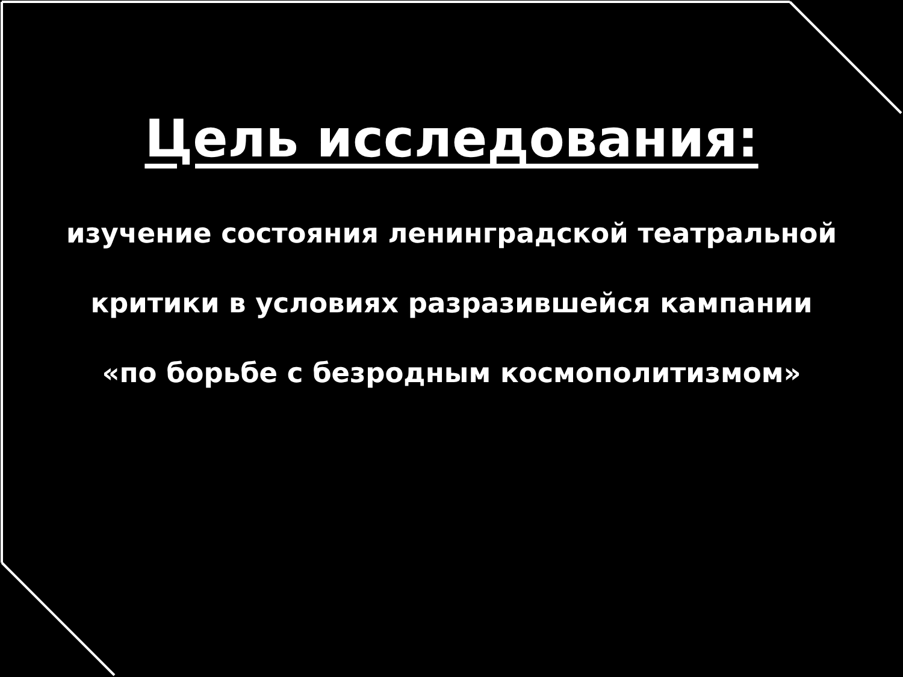Цель исследования:
изучение состояния ленинградской театральной
критики в условиях разразившейся кампании
«по борьбе с безродным космополитизмом»